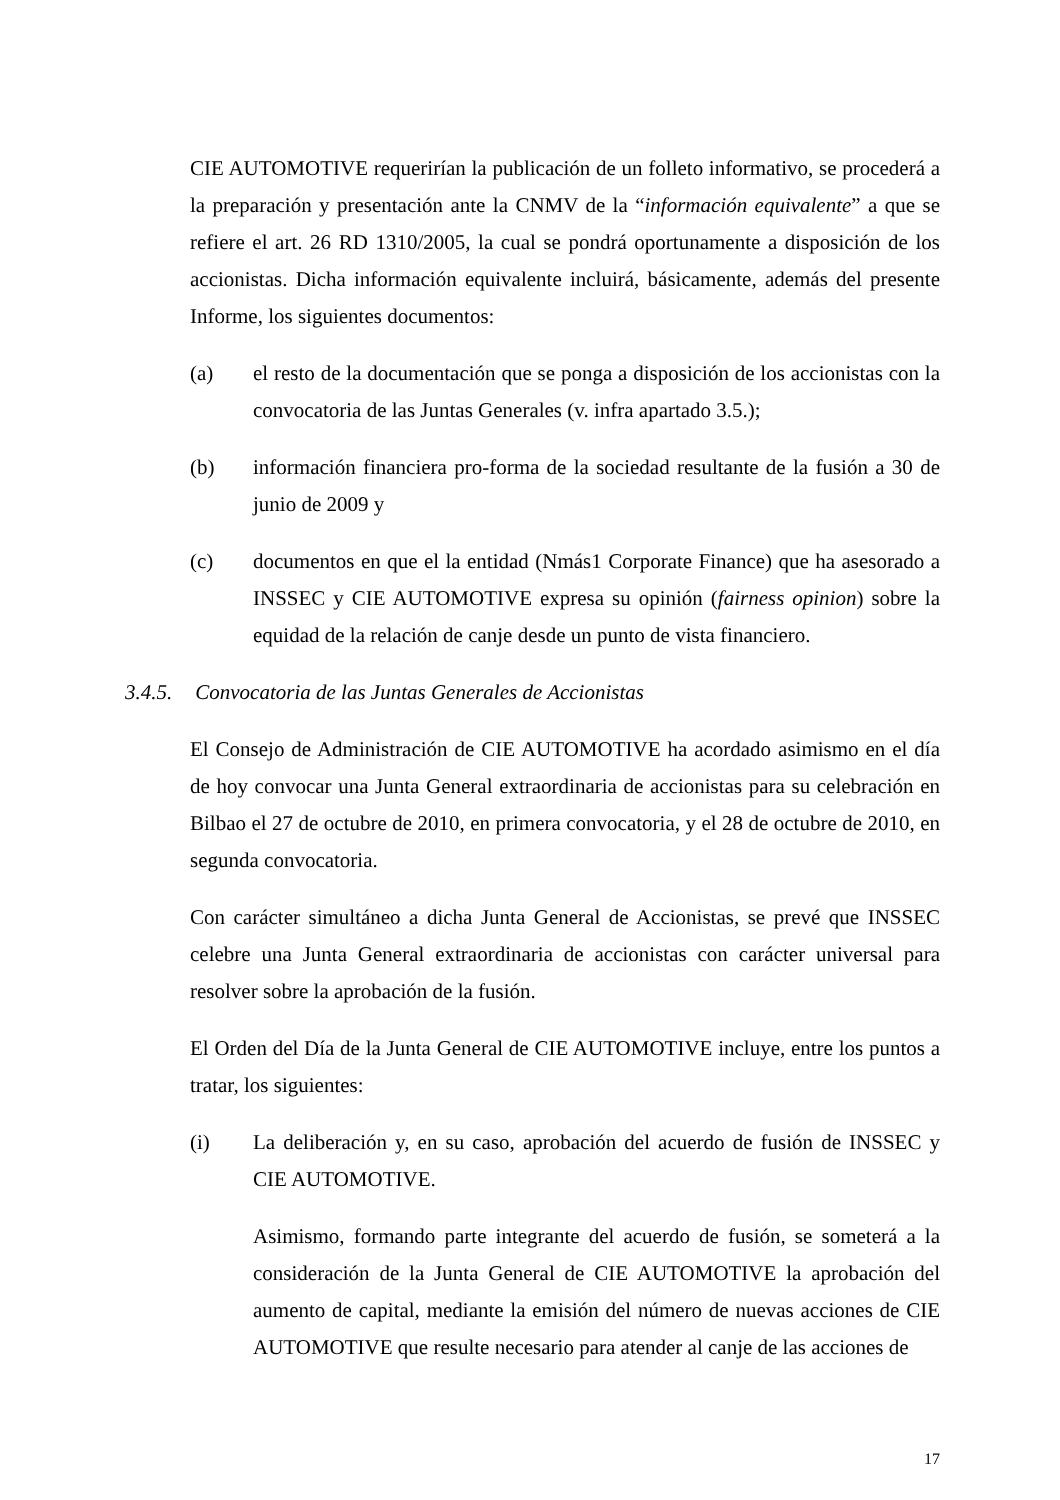CIE AUTOMOTIVE requerirían la publicación de un folleto informativo, se procederá a la preparación y presentación ante la CNMV de la “información equivalente” a que se refiere el art. 26 RD 1310/2005, la cual se pondrá oportunamente a disposición de los accionistas. Dicha información equivalente incluirá, básicamente, además del presente Informe, los siguientes documentos:
(a) el resto de la documentación que se ponga a disposición de los accionistas con la convocatoria de las Juntas Generales (v. infra apartado 3.5.);
(b) información financiera pro-forma de la sociedad resultante de la fusión a 30 de junio de 2009 y
(c) documentos en que el la entidad (Nmás1 Corporate Finance) que ha asesorado a INSSEC y CIE AUTOMOTIVE expresa su opinión (fairness opinion) sobre la equidad de la relación de canje desde un punto de vista financiero.
3.4.5. Convocatoria de las Juntas Generales de Accionistas
El Consejo de Administración de CIE AUTOMOTIVE ha acordado asimismo en el día de hoy convocar una Junta General extraordinaria de accionistas para su celebración en Bilbao el 27 de octubre de 2010, en primera convocatoria, y el 28 de octubre de 2010, en segunda convocatoria.
Con carácter simultáneo a dicha Junta General de Accionistas, se prevé que INSSEC celebre una Junta General extraordinaria de accionistas con carácter universal para resolver sobre la aprobación de la fusión.
El Orden del Día de la Junta General de CIE AUTOMOTIVE incluye, entre los puntos a tratar, los siguientes:
(i) La deliberación y, en su caso, aprobación del acuerdo de fusión de INSSEC y CIE AUTOMOTIVE.
Asimismo, formando parte integrante del acuerdo de fusión, se someterá a la consideración de la Junta General de CIE AUTOMOTIVE la aprobación del aumento de capital, mediante la emisión del número de nuevas acciones de CIE AUTOMOTIVE que resulte necesario para atender al canje de las acciones de
17